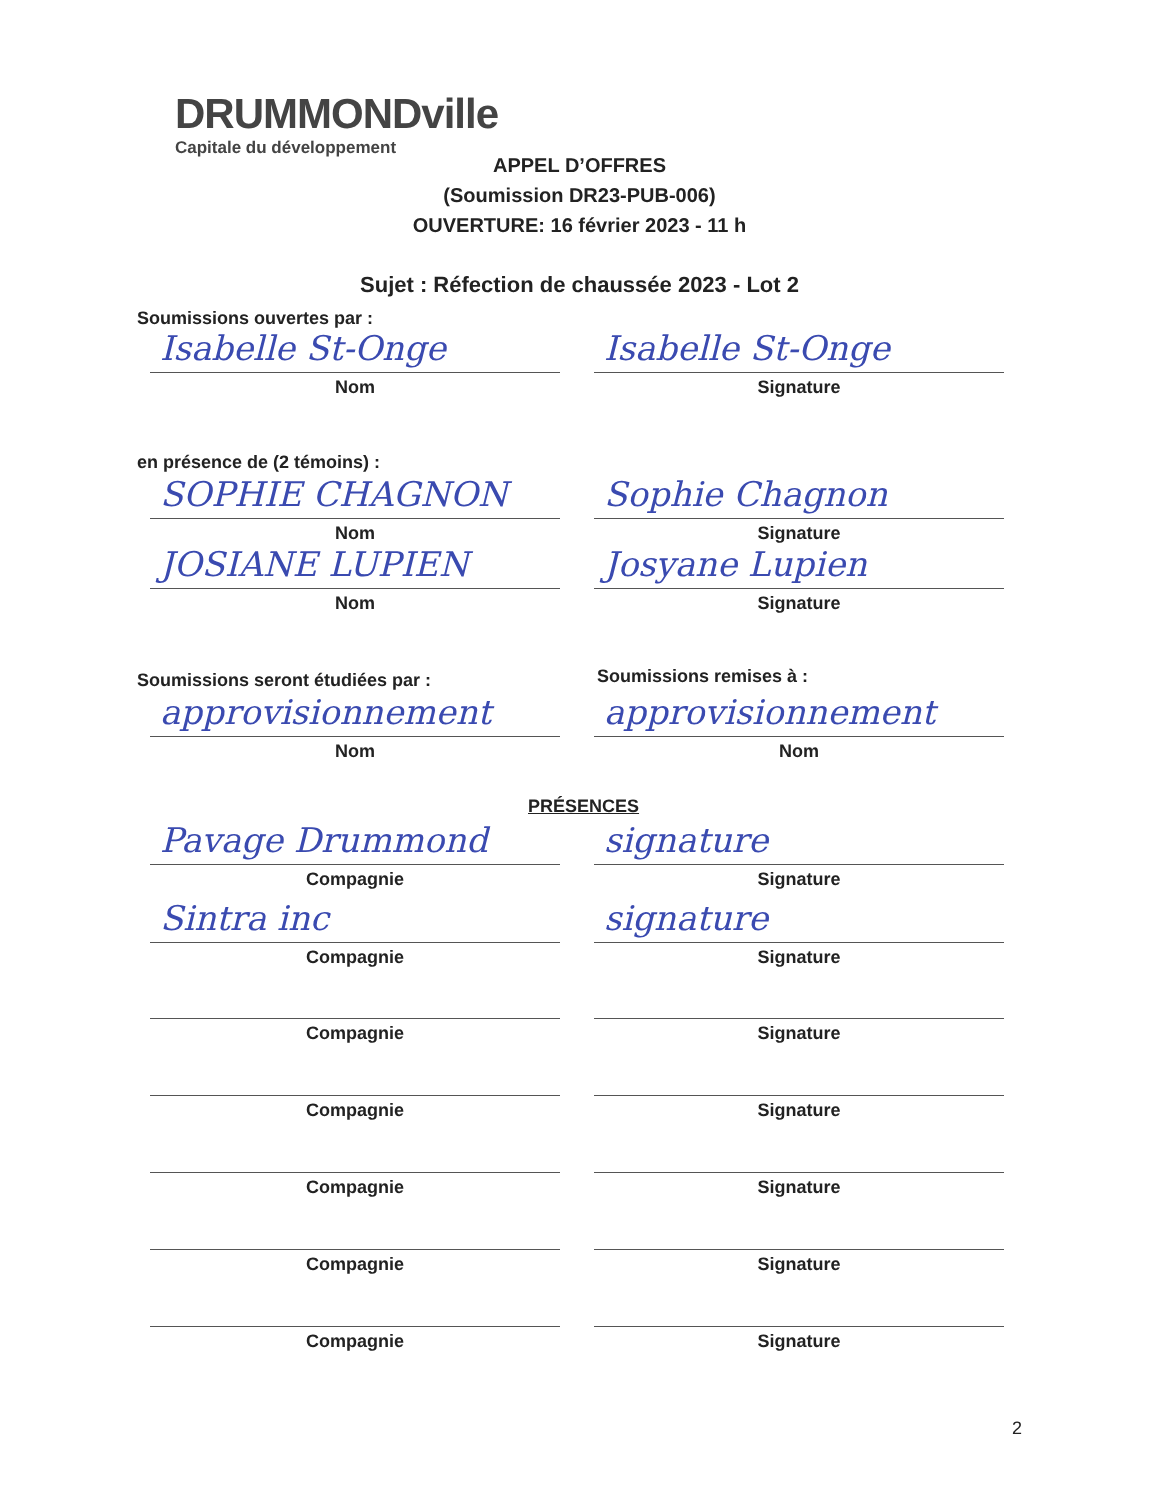DRUMMONDville
Capitale du développement
APPEL D’OFFRES
(Soumission DR23-PUB-006)
OUVERTURE: 16 février 2023 - 11 h
Sujet : Réfection de chaussée 2023 - Lot 2
Soumissions ouvertes par :
Isabelle St-Onge
Nom
Isabelle St-Onge
Signature
en présence de (2 témoins) :
SOPHIE CHAGNON
Nom
Sophie Chagnon
Signature
JOSIANE LUPIEN
Nom
Josyane Lupien
Signature
Soumissions seront étudiées par :
Soumissions remises à :
approvisionnement
Nom
approvisionnement
Nom
PRÉSENCES
Pavage Drummond
Compagnie
signature
Signature
Sintra inc
Compagnie
signature
Signature
Compagnie Signature
Compagnie Signature
Compagnie Signature
Compagnie Signature
Compagnie Signature
2